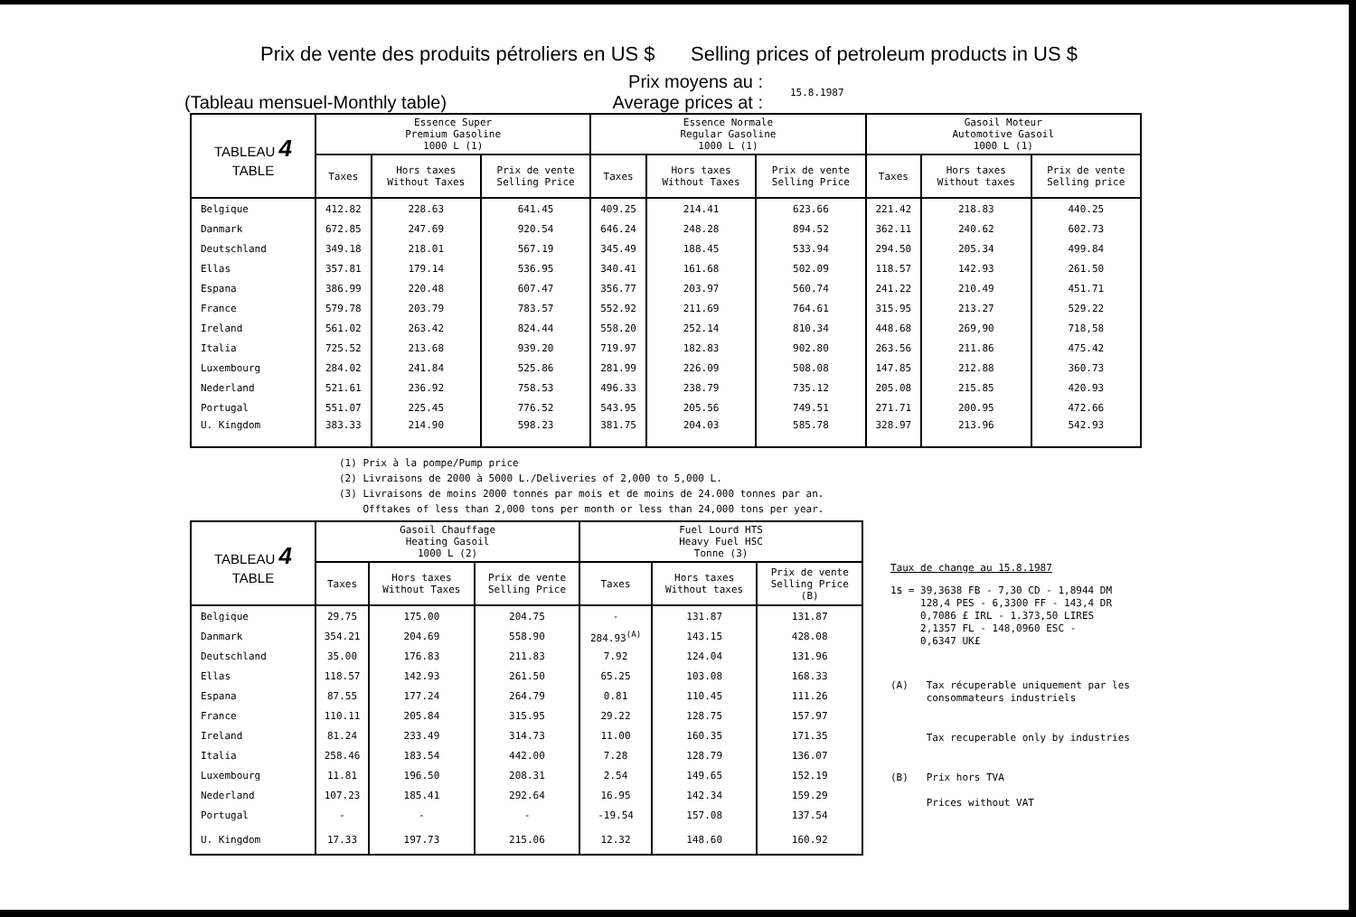Prix de vente des produits pétroliers en US $ Selling prices of petroleum products in US $
(Tableau mensuel-Monthly table) Prix moyens au :
Average prices at : 15.8.1987
| TABLEAU 4 TABLE | Essence Super Premium Gasoline 1000 L (1) | | | Essence Normale Regular Gasoline 1000 L (1) | | | Gasoil Moteur Automotive Gasoil 1000 L (1) | | |
| --- | --- | --- | --- | --- | --- | --- | --- | --- | --- |
| | Taxes | Hors taxes Without Taxes | Prix de vente Selling Price | Taxes | Hors taxes Without Taxes | Prix de vente Selling Price | Taxes | Hors taxes Without taxes | Prix de vente Selling price |
| Belgique | 412.82 | 228.63 | 641.45 | 409.25 | 214.41 | 623.66 | 221.42 | 218.83 | 440.25 |
| Danmark | 672.85 | 247.69 | 920.54 | 646.24 | 248.28 | 894.52 | 362.11 | 240.62 | 602.73 |
| Deutschland | 349.18 | 218.01 | 567.19 | 345.49 | 188.45 | 533.94 | 294.50 | 205.34 | 499.84 |
| Ellas | 357.81 | 179.14 | 536.95 | 340.41 | 161.68 | 502.09 | 118.57 | 142.93 | 261.50 |
| Espana | 386.99 | 220.48 | 607.47 | 356.77 | 203.97 | 560.74 | 241.22 | 210.49 | 451.71 |
| France | 579.78 | 203.79 | 783.57 | 552.92 | 211.69 | 764.61 | 315.95 | 213.27 | 529.22 |
| Ireland | 561.02 | 263.42 | 824.44 | 558.20 | 252.14 | 810.34 | 448.68 | 269,90 | 718,58 |
| Italia | 725.52 | 213.68 | 939.20 | 719.97 | 182.83 | 902.80 | 263.56 | 211.86 | 475.42 |
| Luxembourg | 284.02 | 241.84 | 525.86 | 281.99 | 226.09 | 508.08 | 147.85 | 212.88 | 360.73 |
| Nederland | 521.61 | 236.92 | 758.53 | 496.33 | 238.79 | 735.12 | 205.08 | 215.85 | 420.93 |
| Portugal | 551.07 | 225.45 | 776.52 | 543.95 | 205.56 | 749.51 | 271.71 | 200.95 | 472.66 |
| U. Kingdom | 383.33 | 214.90 | 598.23 | 381.75 | 204.03 | 585.78 | 328.97 | 213.96 | 542.93 |
(1) Prix à la pompe/Pump price
(2) Livraisons de 2000 à 5000 L./Deliveries of 2,000 to 5,000 L.
(3) Livraisons de moins 2000 tonnes par mois et de moins de 24.000 tonnes par an.
Offtakes of less than 2,000 tons per month or less than 24,000 tons per year.
| TABLEAU 4 TABLE | Gasoil Chauffage Heating Gasoil 1000 L (2) | | | Fuel Lourd HTS Heavy Fuel HSC Tonne (3) | | |
| --- | --- | --- | --- | --- | --- | --- |
| | Taxes | Hors taxes Without Taxes | Prix de vente Selling Price | Taxes | Hors taxes Without taxes | Prix de vente Selling Price (B) |
| Belgique | 29.75 | 175.00 | 204.75 | - | 131.87 | 131.87 |
| Danmark | 354.21 | 204.69 | 558.90 | 284.93<sup>(A)</sup> | 143.15 | 428.08 |
| Deutschland | 35.00 | 176.83 | 211.83 | 7.92 | 124.04 | 131.96 |
| Ellas | 118.57 | 142.93 | 261.50 | 65.25 | 103.08 | 168.33 |
| Espana | 87.55 | 177.24 | 264.79 | 0.81 | 110.45 | 111.26 |
| France | 110.11 | 205.84 | 315.95 | 29.22 | 128.75 | 157.97 |
| Ireland | 81.24 | 233.49 | 314.73 | 11.00 | 160.35 | 171.35 |
| Italia | 258.46 | 183.54 | 442.00 | 7.28 | 128.79 | 136.07 |
| Luxembourg | 11.81 | 196.50 | 208.31 | 2.54 | 149.65 | 152.19 |
| Nederland | 107.23 | 185.41 | 292.64 | 16.95 | 142.34 | 159.29 |
| Portugal | - | - | - | -19.54 | 157.08 | 137.54 |
| U. Kingdom | 17.33 | 197.73 | 215.06 | 12.32 | 148.60 | 160.92 |
Taux de change au 15.8.1987
1$ = 39,3638 FB - 7,30 CD - 1,8944 DM
128,4 PES - 6,3300 FF - 143,4 DR
0,7086 £ IRL - 1.373,50 LIRES
2,1357 FL - 148,0960 ESC -
0,6347 UK£
(A) Tax récuperable uniquement par les
consommateurs industriels
Tax recuperable only by industries
(B) Prix hors TVA
Prices without VAT